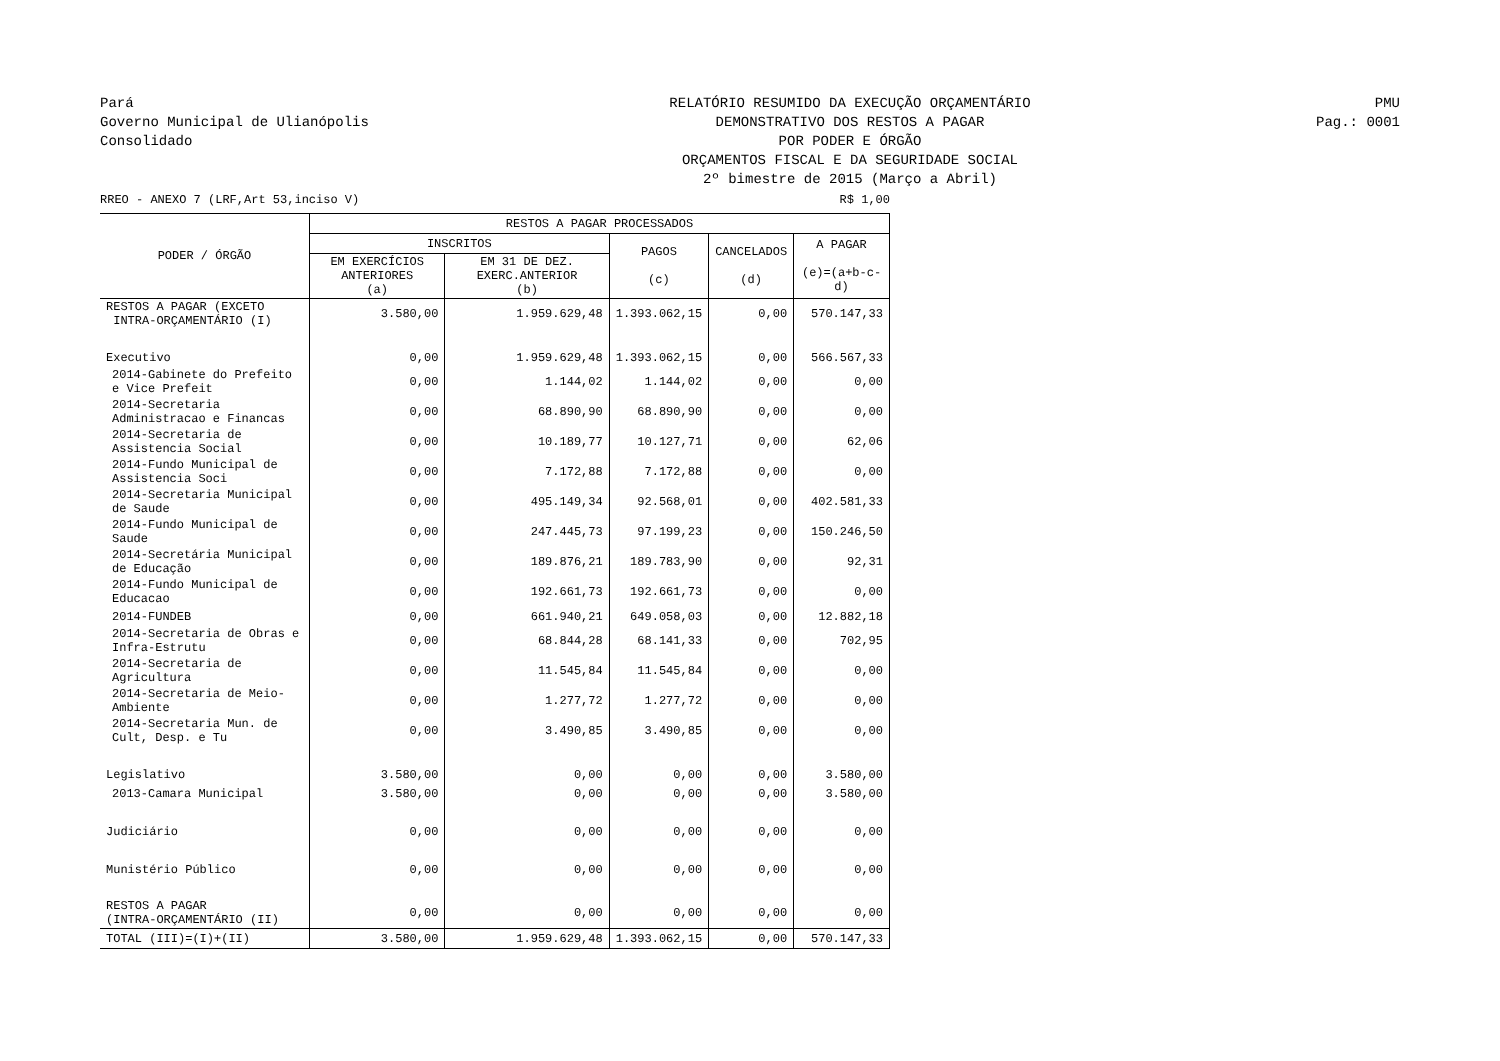Pará
Governo Municipal de Ulianópolis
Consolidado
RELATÓRIO RESUMIDO DA EXECUÇÃO ORÇAMENTÁRIO
DEMONSTRATIVO DOS RESTOS A PAGAR
POR PODER E ÓRGÃO
ORÇAMENTOS FISCAL E DA SEGURIDADE SOCIAL
2º bimestre de 2015 (Março a Abril)
PMU
Pag.: 0001
RREO - ANEXO 7 (LRF,Art 53,inciso V) R$ 1,00
| PODER / ÓRGÃO | RESTOS A PAGAR PROCESSADOS | | | | |
| --- | --- | --- | --- | --- | --- |
| | INSCRITOS | | PAGOS (c) | CANCELADOS (d) | A PAGAR (e)=(a+b-c-d) |
| | EM EXERCÍCIOS ANTERIORES (a) | EM 31 DE DEZ. EXERC.ANTERIOR (b) | | | |
| RESTOS A PAGAR (EXCETO INTRA-ORÇAMENTÁRIO (I) | 3.580,00 | 1.959.629,48 | 1.393.062,15 | 0,00 | 570.147,33 |
| Executivo | 0,00 | 1.959.629,48 | 1.393.062,15 | 0,00 | 566.567,33 |
| 2014-Gabinete do Prefeito e Vice Prefeit | 0,00 | 1.144,02 | 1.144,02 | 0,00 | 0,00 |
| 2014-Secretaria Administracao e Financas | 0,00 | 68.890,90 | 68.890,90 | 0,00 | 0,00 |
| 2014-Secretaria de Assistencia Social | 0,00 | 10.189,77 | 10.127,71 | 0,00 | 62,06 |
| 2014-Fundo Municipal de Assistencia Soci | 0,00 | 7.172,88 | 7.172,88 | 0,00 | 0,00 |
| 2014-Secretaria Municipal de Saude | 0,00 | 495.149,34 | 92.568,01 | 0,00 | 402.581,33 |
| 2014-Fundo Municipal de Saude | 0,00 | 247.445,73 | 97.199,23 | 0,00 | 150.246,50 |
| 2014-Secretária Municipal de Educação | 0,00 | 189.876,21 | 189.783,90 | 0,00 | 92,31 |
| 2014-Fundo Municipal de Educacao | 0,00 | 192.661,73 | 192.661,73 | 0,00 | 0,00 |
| 2014-FUNDEB | 0,00 | 661.940,21 | 649.058,03 | 0,00 | 12.882,18 |
| 2014-Secretaria de Obras e Infra-Estrutu | 0,00 | 68.844,28 | 68.141,33 | 0,00 | 702,95 |
| 2014-Secretaria de Agricultura | 0,00 | 11.545,84 | 11.545,84 | 0,00 | 0,00 |
| 2014-Secretaria de Meio-Ambiente | 0,00 | 1.277,72 | 1.277,72 | 0,00 | 0,00 |
| 2014-Secretaria Mun. de Cult, Desp. e Tu | 0,00 | 3.490,85 | 3.490,85 | 0,00 | 0,00 |
| Legislativo | 3.580,00 | 0,00 | 0,00 | 0,00 | 3.580,00 |
| 2013-Camara Municipal | 3.580,00 | 0,00 | 0,00 | 0,00 | 3.580,00 |
| Judiciário | 0,00 | 0,00 | 0,00 | 0,00 | 0,00 |
| Munistério Público | 0,00 | 0,00 | 0,00 | 0,00 | 0,00 |
| RESTOS A PAGAR (INTRA-ORÇAMENTÁRIO (II) | 0,00 | 0,00 | 0,00 | 0,00 | 0,00 |
| TOTAL (III)=(I)+(II) | 3.580,00 | 1.959.629,48 | 1.393.062,15 | 0,00 | 570.147,33 |